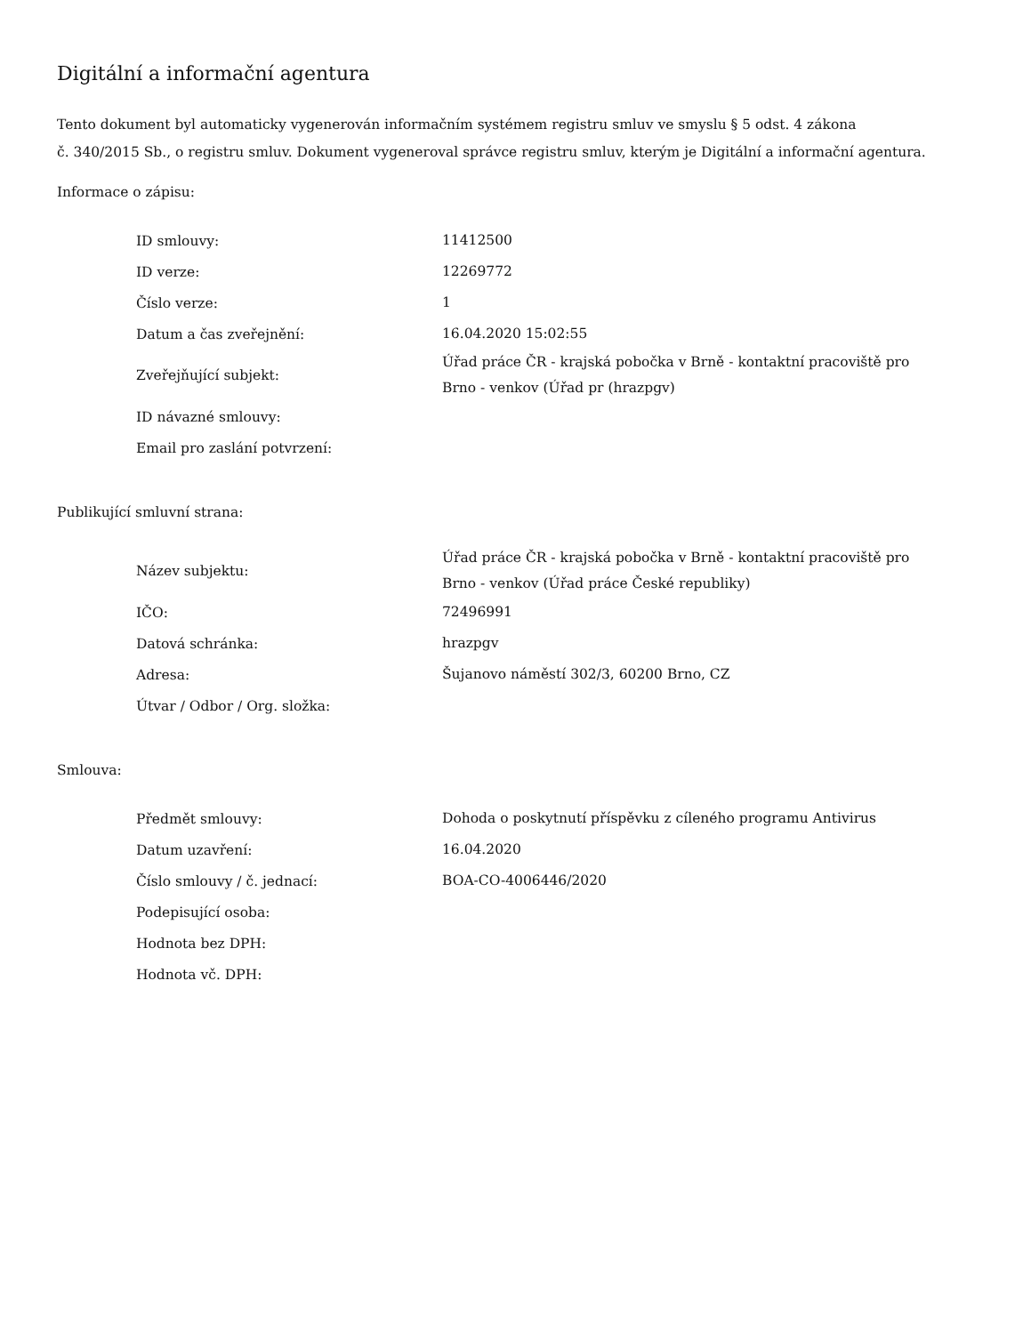Digitální a informační agentura
Tento dokument byl automaticky vygenerován informačním systémem registru smluv ve smyslu § 5 odst. 4 zákona
č. 340/2015 Sb., o registru smluv. Dokument vygeneroval správce registru smluv, kterým je Digitální a informační agentura.
Informace o zápisu:
| ID smlouvy: | 11412500 |
| ID verze: | 12269772 |
| Číslo verze: | 1 |
| Datum a čas zveřejnění: | 16.04.2020 15:02:55 |
| Zveřejňující subjekt: | Úřad práce ČR - krajská pobočka v Brně - kontaktní pracoviště pro Brno - venkov (Úřad pr (hrazpgv) |
| ID návazné smlouvy: | |
| Email pro zaslání potvrzení: | |
Publikující smluvní strana:
| Název subjektu: | Úřad práce ČR - krajská pobočka v Brně - kontaktní pracoviště pro Brno - venkov (Úřad práce České republiky) |
| IČO: | 72496991 |
| Datová schránka: | hrazpgv |
| Adresa: | Šujanovo náměstí 302/3, 60200 Brno, CZ |
| Útvar / Odbor / Org. složka: | |
Smlouva:
| Předmět smlouvy: | Dohoda o poskytnutí příspěvku z cíleného programu Antivirus |
| Datum uzavření: | 16.04.2020 |
| Číslo smlouvy / č. jednací: | BOA-CO-4006446/2020 |
| Podepisující osoba: | |
| Hodnota bez DPH: | |
| Hodnota vč. DPH: | |